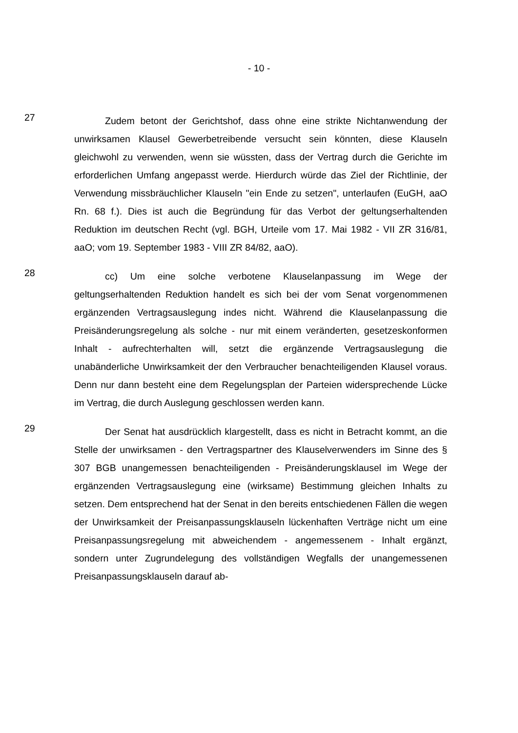- 10 -
27
Zudem betont der Gerichtshof, dass ohne eine strikte Nichtanwendung der unwirksamen Klausel Gewerbetreibende versucht sein könnten, diese Klauseln gleichwohl zu verwenden, wenn sie wüssten, dass der Vertrag durch die Gerichte im erforderlichen Umfang angepasst werde. Hierdurch würde das Ziel der Richtlinie, der Verwendung missbräuchlicher Klauseln "ein Ende zu setzen", unterlaufen (EuGH, aaO Rn. 68 f.). Dies ist auch die Begründung für das Verbot der geltungserhaltenden Reduktion im deutschen Recht (vgl. BGH, Urteile vom 17. Mai 1982 - VII ZR 316/81, aaO; vom 19. September 1983 - VIII ZR 84/82, aaO).
28
cc) Um eine solche verbotene Klauselanpassung im Wege der geltungserhaltenden Reduktion handelt es sich bei der vom Senat vorgenommenen ergänzenden Vertragsauslegung indes nicht. Während die Klauselanpassung die Preisänderungsregelung als solche - nur mit einem veränderten, gesetzeskonformen Inhalt - aufrechterhalten will, setzt die ergänzende Vertragsauslegung die unabänderliche Unwirksamkeit der den Verbraucher benachteiligenden Klausel voraus. Denn nur dann besteht eine dem Regelungsplan der Parteien widersprechende Lücke im Vertrag, die durch Auslegung geschlossen werden kann.
29
Der Senat hat ausdrücklich klargestellt, dass es nicht in Betracht kommt, an die Stelle der unwirksamen - den Vertragspartner des Klauselverwenders im Sinne des § 307 BGB unangemessen benachteiligenden - Preisänderungsklausel im Wege der ergänzenden Vertragsauslegung eine (wirksame) Bestimmung gleichen Inhalts zu setzen. Dem entsprechend hat der Senat in den bereits entschiedenen Fällen die wegen der Unwirksamkeit der Preisanpassungsklauseln lückenhaften Verträge nicht um eine Preisanpassungsregelung mit abweichendem - angemessenem - Inhalt ergänzt, sondern unter Zugrundelegung des vollständigen Wegfalls der unangemessenen Preisanpassungsklauseln darauf ab-